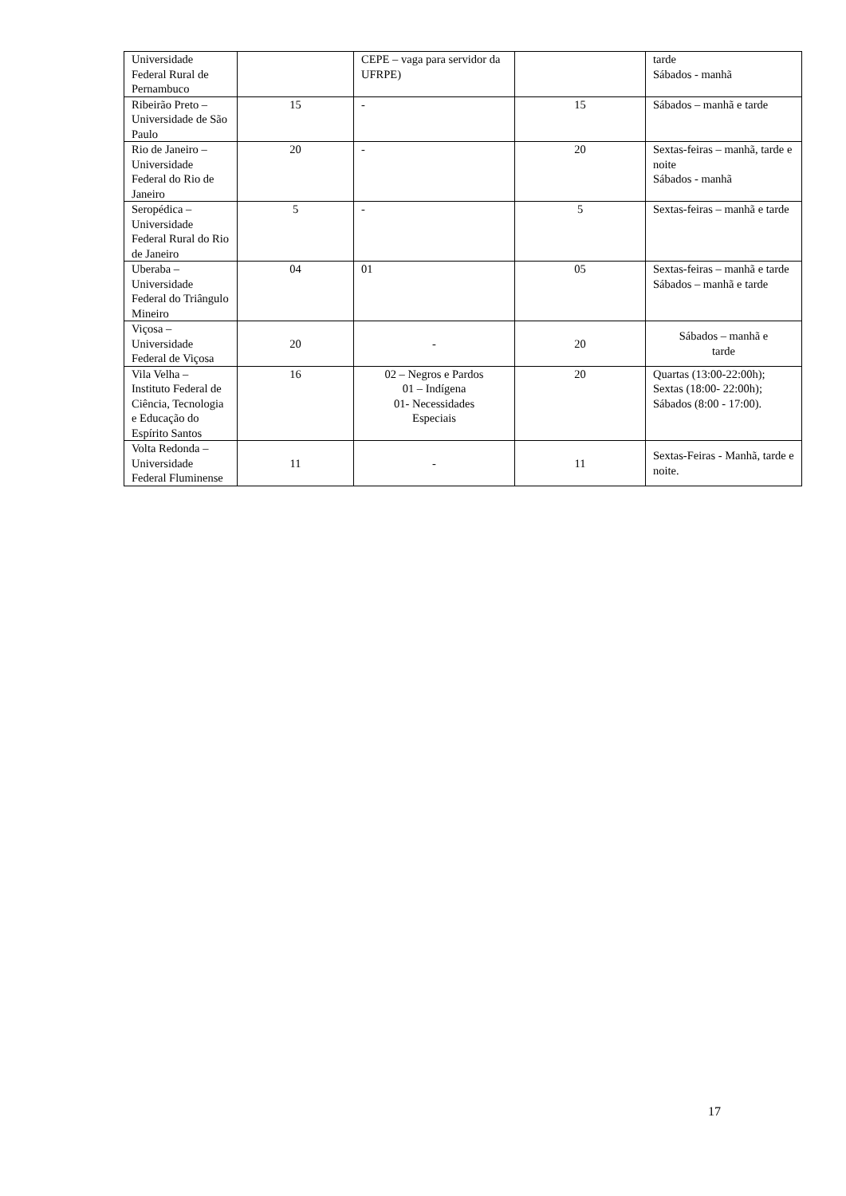| Universidade Federal Rural de Pernambuco | | CEPE – vaga para servidor da UFRPE) | | tarde Sábados - manhã |
| Ribeirão Preto – Universidade de São Paulo | 15 | - | 15 | Sábados – manhã e tarde |
| Rio de Janeiro – Universidade Federal do Rio de Janeiro | 20 | - | 20 | Sextas-feiras – manhã, tarde e noite Sábados - manhã |
| Seropédica – Universidade Federal Rural do Rio de Janeiro | 5 | - | 5 | Sextas-feiras – manhã e tarde |
| Uberaba – Universidade Federal do Triângulo Mineiro | 04 | 01 | 05 | Sextas-feiras – manhã e tarde Sábados – manhã e tarde |
| Viçosa – Universidade Federal de Viçosa | 20 | - | 20 | Sábados – manhã e tarde |
| Vila Velha – Instituto Federal de Ciência, Tecnologia e Educação do Espírito Santos | 16 | 02 – Negros e Pardos 01 – Indígena 01- Necessidades Especiais | 20 | Quartas (13:00-22:00h); Sextas (18:00- 22:00h); Sábados (8:00 - 17:00). |
| Volta Redonda – Universidade Federal Fluminense | 11 | - | 11 | Sextas-Feiras - Manhã, tarde e noite. |
17